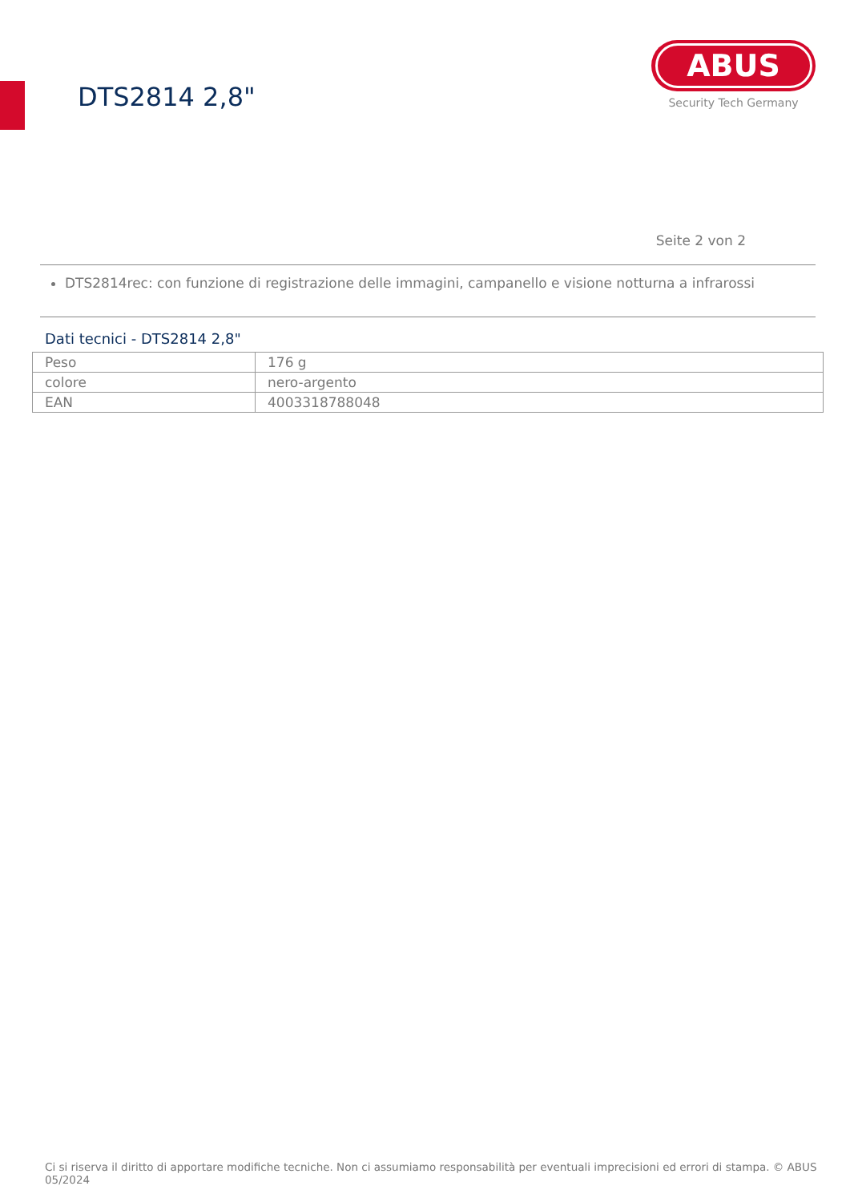DTS2814 2,8"
ABUS
Security Tech Germany
Seite 2 von 2
DTS2814rec: con funzione di registrazione delle immagini, campanello e visione notturna a infrarossi
Dati tecnici - DTS2814 2,8"
| Peso | 176 g |
| colore | nero-argento |
| EAN | 4003318788048 |
Ci si riserva il diritto di apportare modifiche tecniche. Non ci assumiamo responsabilità per eventuali imprecisioni ed errori di stampa. © ABUS 05/2024